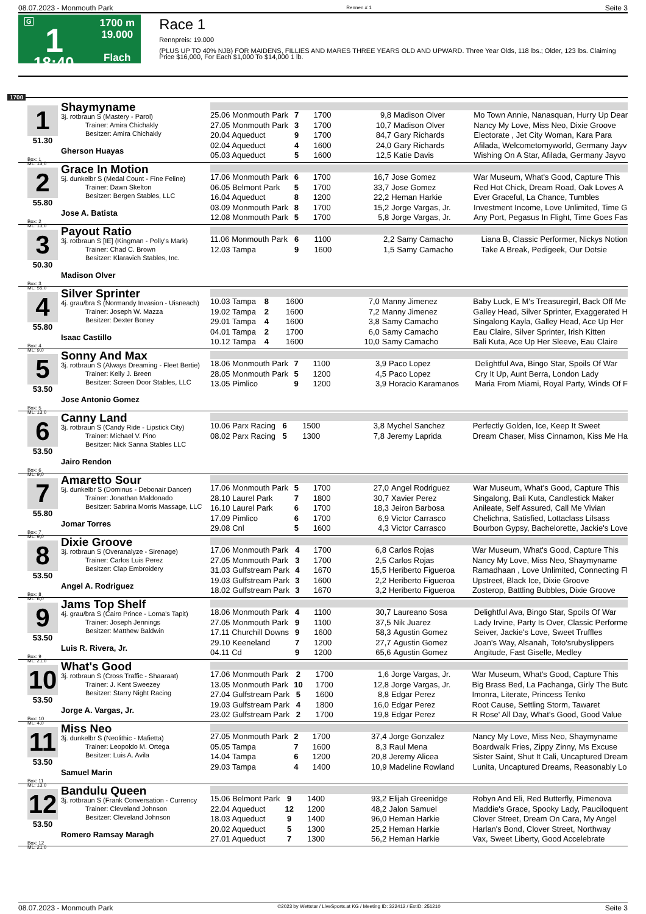08.07.2023 - Monmouth Park Rennen # 1 Seite 3
G
1
18:40
1700 m
19.000
Flach
Race 1
Rennpreis: 19.000
(PLUS UP TO 40% NJB) FOR MAIDENS, FILLIES AND MARES THREE YEARS OLD AND UPWARD. Three Year Olds, 118 lbs.; Older, 123 lbs. Claiming Price $16,000, For Each $1,000 To $14,000 1 lb.
1700
1
51.30
Box: 1
ML: 13,0
Shaymyname
3j. rotbraun S (Mastery - Parol)
Trainer: Amira Chichakly
Besitzer: Amira Chichakly
Gherson Huayas
| 25.06 Monmouth Park | 7 | 1700 | 9,8 | Madison Olver | Mo Town Annie, Nanasquan, Hurry Up Dear |
| 27.05 Monmouth Park | 3 | 1700 | 10,7 | Madison Olver | Nancy My Love, Miss Neo, Dixie Groove |
| 20.04 Aqueduct | 9 | 1700 | 84,7 | Gary Richards | Electorate , Jet City Woman, Kara Para |
| 02.04 Aqueduct | 4 | 1600 | 24,0 | Gary Richards | Afilada, Welcometomyworld, Germany Jayv |
| 05.03 Aqueduct | 5 | 1600 | 12,5 | Katie Davis | Wishing On A Star, Afilada, Germany Jayvo |
2
55.80
Box: 2
ML: 13,0
Grace In Motion
5j. dunkelbr S (Medal Count - Fine Feline)
Trainer: Dawn Skelton
Besitzer: Bergen Stables, LLC
Jose A. Batista
| 17.06 Monmouth Park | 6 | 1700 | 16,7 | Jose Gomez | War Museum, What's Good, Capture This |
| 06.05 Belmont Park | 5 | 1700 | 33,7 | Jose Gomez | Red Hot Chick, Dream Road, Oak Loves A |
| 16.04 Aqueduct | 8 | 1200 | 22,2 | Heman Harkie | Ever Graceful, La Chance, Tumbles |
| 03.09 Monmouth Park | 8 | 1700 | 15,2 | Jorge Vargas, Jr. | Investment Income, Love Unlimited, Time G |
| 12.08 Monmouth Park | 5 | 1700 | 5,8 | Jorge Vargas, Jr. | Any Port, Pegasus In Flight, Time Goes Fas |
3
50.30
Box: 3
ML: 55,0
Payout Ratio
3j. rotbraun S [IE] (Kingman - Polly's Mark)
Trainer: Chad C. Brown
Besitzer: Klaravich Stables, Inc.
Madison Olver
| 11.06 Monmouth Park | 6 | 1100 | 2,2 | Samy Camacho | Liana B, Classic Performer, Nickys Notion |
| 12.03 Tampa | 9 | 1600 | 1,5 | Samy Camacho | Take A Break, Pedigeek, Our Dotsie |
4
55.80
Box: 4
ML: 9,0
Silver Sprinter
4j. grau/bra S (Normandy Invasion - Uisneach)
Trainer: Joseph W. Mazza
Besitzer: Dexter Boney
Isaac Castillo
| 10.03 Tampa | 8 | 1600 | 7,0 | Manny Jimenez | Baby Luck, E M's Treasuregirl, Back Off Me |
| 19.02 Tampa | 2 | 1600 | 7,2 | Manny Jimenez | Galley Head, Silver Sprinter, Exaggerated H |
| 29.01 Tampa | 4 | 1600 | 3,8 | Samy Camacho | Singalong Kayla, Galley Head, Ace Up Her |
| 04.01 Tampa | 2 | 1700 | 6,0 | Samy Camacho | Eau Claire, Silver Sprinter, Irish Kitten |
| 10.12 Tampa | 4 | 1600 | 10,0 | Samy Camacho | Bali Kuta, Ace Up Her Sleeve, Eau Claire |
5
53.50
Box: 5
ML: 13,0
Sonny And Max
3j. rotbraun S (Always Dreaming - Fleet Bertie)
Trainer: Kelly J. Breen
Besitzer: Screen Door Stables, LLC
Jose Antonio Gomez
| 18.06 Monmouth Park | 7 | 1100 | 3,9 | Paco Lopez | Delightful Ava, Bingo Star, Spoils Of War |
| 28.05 Monmouth Park | 5 | 1200 | 4,5 | Paco Lopez | Cry It Up, Aunt Berra, London Lady |
| 13.05 Pimlico | 9 | 1200 | 3,9 | Horacio Karamanos | Maria From Miami, Royal Party, Winds Of F |
6
53.50
Box: 6
ML: 9,0
Canny Land
3j. rotbraun S (Candy Ride - Lipstick City)
Trainer: Michael V. Pino
Besitzer: Nick Sanna Stables LLC
Jairo Rendon
| 10.06 Parx Racing | 6 | 1500 | 3,8 | Mychel Sanchez | Perfectly Golden, Ice, Keep It Sweet |
| 08.02 Parx Racing | 5 | 1300 | 7,8 | Jeremy Laprida | Dream Chaser, Miss Cinnamon, Kiss Me Ha |
7
55.80
Box: 7
ML: 9,0
Amaretto Sour
5j. dunkelbr S (Dominus - Debonair Dancer)
Trainer: Jonathan Maldonado
Besitzer: Sabrina Morris Massage, LLC
Jomar Torres
| 17.06 Monmouth Park | 5 | 1700 | 27,0 | Angel Rodriguez | War Museum, What's Good, Capture This |
| 28.10 Laurel Park | 7 | 1800 | 30,7 | Xavier Perez | Singalong, Bali Kuta, Candlestick Maker |
| 16.10 Laurel Park | 6 | 1700 | 18,3 | Jeiron Barbosa | Anileate, Self Assured, Call Me Vivian |
| 17.09 Pimlico | 6 | 1700 | 6,9 | Victor Carrasco | Chelichna, Satisfied, Lottaclass Lilsass |
| 29.08 Cnl | 5 | 1600 | 4,3 | Victor Carrasco | Bourbon Gypsy, Bachelorette, Jackie's Love |
8
53.50
Box: 8
ML: 6,0
Dixie Groove
3j. rotbraun S (Overanalyze - Sirenage)
Trainer: Carlos Luis Perez
Besitzer: Clap Embroidery
Angel A. Rodriguez
| 17.06 Monmouth Park | 4 | 1700 | 6,8 | Carlos Rojas | War Museum, What's Good, Capture This |
| 27.05 Monmouth Park | 3 | 1700 | 2,5 | Carlos Rojas | Nancy My Love, Miss Neo, Shaymyname |
| 31.03 Gulfstream Park | 4 | 1670 | 15,5 | Heriberto Figueroa | Ramadhaan , Love Unlimited, Connecting Fl |
| 19.03 Gulfstream Park | 3 | 1600 | 2,2 | Heriberto Figueroa | Upstreet, Black Ice, Dixie Groove |
| 18.02 Gulfstream Park | 3 | 1670 | 3,2 | Heriberto Figueroa | Zosterop, Battling Bubbles, Dixie Groove |
9
53.50
Box: 9
ML: 21,0
Jams Top Shelf
4j. grau/bra S (Cairo Prince - Lorna's Tapit)
Trainer: Joseph Jennings
Besitzer: Matthew Baldwin
Luis R. Rivera, Jr.
| 18.06 Monmouth Park | 4 | 1100 | 30,7 | Laureano Sosa | Delightful Ava, Bingo Star, Spoils Of War |
| 27.05 Monmouth Park | 9 | 1100 | 37,5 | Nik Juarez | Lady Irvine, Party Is Over, Classic Performe |
| 17.11 Churchill Downs | 9 | 1600 | 58,3 | Agustin Gomez | Seiver, Jackie's Love, Sweet Truffles |
| 29.10 Keeneland | 7 | 1200 | 27,7 | Agustin Gomez | Joan's Way, Alsanah, Toto'srubyslippers |
| 04.11 Cd | 9 | 1200 | 65,6 | Agustin Gomez | Angitude, Fast Giselle, Medley |
10
53.50
Box: 10
ML: 4,0
What's Good
3j. rotbraun S (Cross Traffic - Shaaraat)
Trainer: J. Kent Sweezey
Besitzer: Starry Night Racing
Jorge A. Vargas, Jr.
| 17.06 Monmouth Park | 2 | 1700 | 1,6 | Jorge Vargas, Jr. | War Museum, What's Good, Capture This |
| 13.05 Monmouth Park | 10 | 1700 | 12,8 | Jorge Vargas, Jr. | Big Brass Bed, La Pachanga, Girly The Butc |
| 27.04 Gulfstream Park | 5 | 1600 | 8,8 | Edgar Perez | Imonra, Literate, Princess Tenko |
| 19.03 Gulfstream Park | 4 | 1800 | 16,0 | Edgar Perez | Root Cause, Settling Storm, Tawaret |
| 23.02 Gulfstream Park | 2 | 1700 | 19,8 | Edgar Perez | R Rose' All Day, What's Good, Good Value |
11
53.50
Box: 11
ML: 13,0
Miss Neo
3j. dunkelbr S (Neolithic - Mafietta)
Trainer: Leopoldo M. Ortega
Besitzer: Luis A. Avila
Samuel Marin
| 27.05 Monmouth Park | 2 | 1700 | 37,4 | Jorge Gonzalez | Nancy My Love, Miss Neo, Shaymyname |
| 05.05 Tampa | 7 | 1600 | 8,3 | Raul Mena | Boardwalk Fries, Zippy Zinny, Ms Excuse |
| 14.04 Tampa | 6 | 1200 | 20,8 | Jeremy Alicea | Sister Saint, Shut It Cali, Uncaptured Dream |
| 29.03 Tampa | 4 | 1400 | 10,9 | Madeline Rowland | Lunita, Uncaptured Dreams, Reasonably Lo |
12
53.50
Box: 12
ML: 21,0
Bandulu Queen
3j. rotbraun S (Frank Conversation - Currency
Trainer: Cleveland Johnson
Besitzer: Cleveland Johnson
Romero Ramsay Maragh
| 15.06 Belmont Park | 9 | 1400 | 93,2 | Elijah Greenidge | Robyn And Eli, Red Butterfly, Pimenova |
| 22.04 Aqueduct | 12 | 1200 | 48,2 | Jalon Samuel | Maddie's Grace, Spooky Lady, Pauciloquent |
| 18.03 Aqueduct | 9 | 1400 | 96,0 | Heman Harkie | Clover Street, Dream On Cara, My Angel |
| 20.02 Aqueduct | 5 | 1300 | 25,2 | Heman Harkie | Harlan's Bond, Clover Street, Northway |
| 27.01 Aqueduct | 7 | 1300 | 56,2 | Heman Harkie | Vax, Sweet Liberty, Good Accelebrate |
08.07.2023 - Monmouth Park ©2023 by Wettstar / LiveSports.at KG / Meeting ID: 322412 / ExtID: 251210 Seite 3